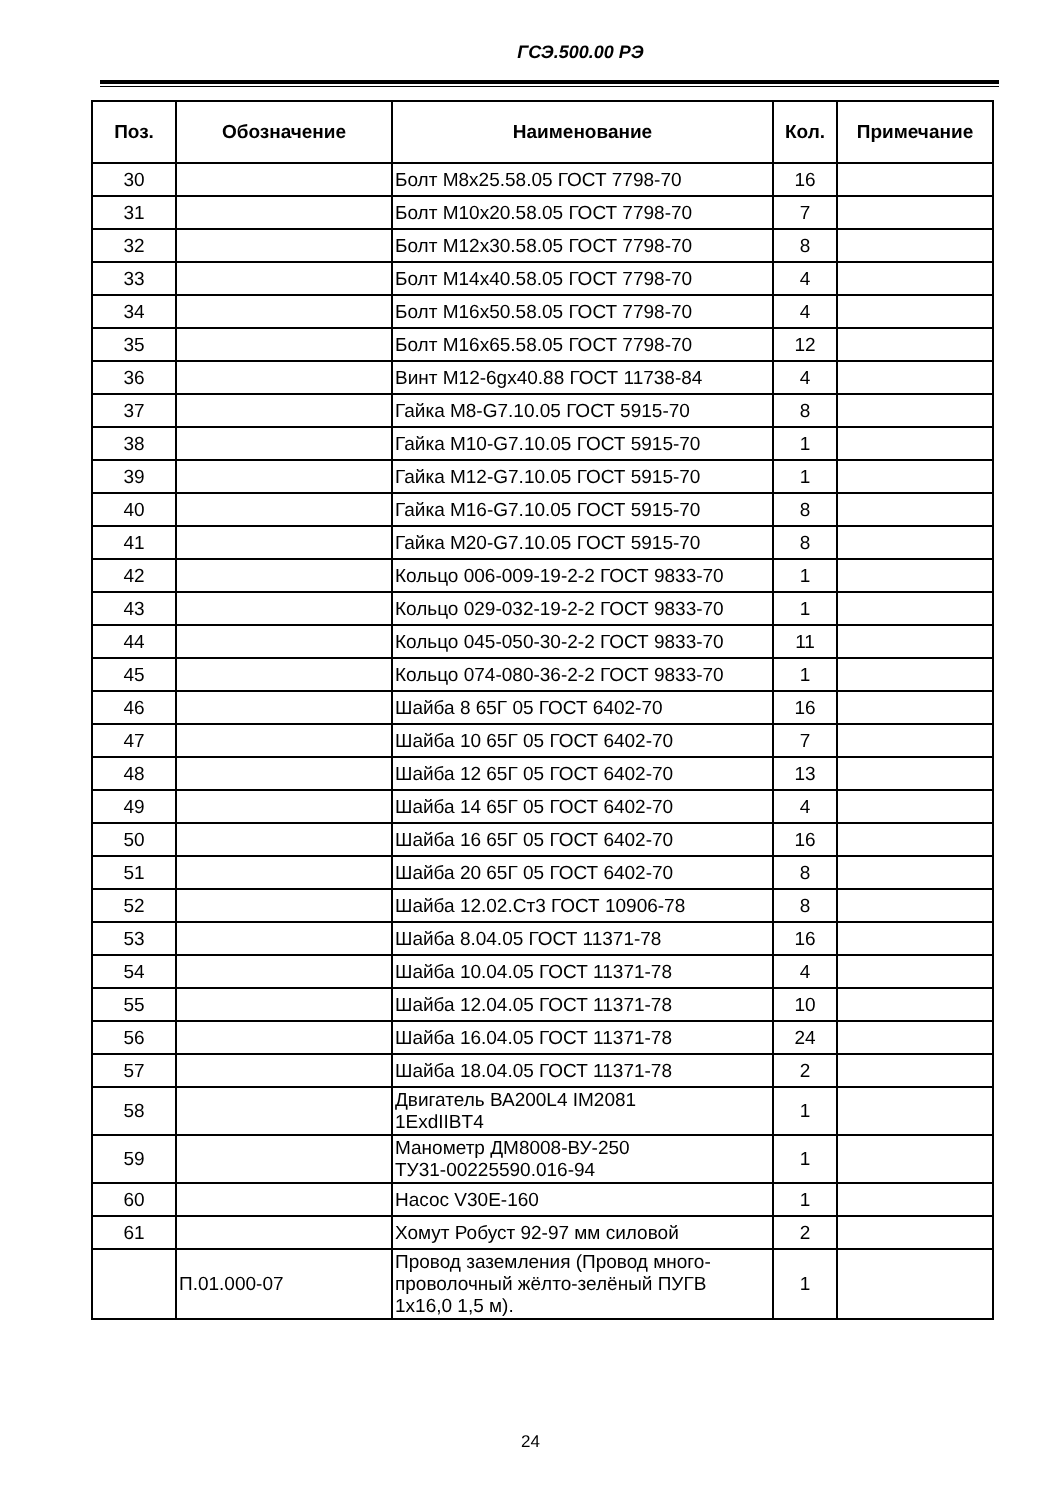ГСЭ.500.00 РЭ
| Поз. | Обозначение | Наименование | Кол. | Примечание |
| --- | --- | --- | --- | --- |
| 30 | | Болт М8х25.58.05 ГОСТ 7798-70 | 16 | |
| 31 | | Болт М10х20.58.05 ГОСТ 7798-70 | 7 | |
| 32 | | Болт М12х30.58.05 ГОСТ 7798-70 | 8 | |
| 33 | | Болт М14х40.58.05 ГОСТ 7798-70 | 4 | |
| 34 | | Болт М16х50.58.05 ГОСТ 7798-70 | 4 | |
| 35 | | Болт М16х65.58.05 ГОСТ 7798-70 | 12 | |
| 36 | | Винт М12-6gх40.88 ГОСТ 11738-84 | 4 | |
| 37 | | Гайка М8-G7.10.05 ГОСТ 5915-70 | 8 | |
| 38 | | Гайка М10-G7.10.05 ГОСТ 5915-70 | 1 | |
| 39 | | Гайка М12-G7.10.05 ГОСТ 5915-70 | 1 | |
| 40 | | Гайка М16-G7.10.05 ГОСТ 5915-70 | 8 | |
| 41 | | Гайка М20-G7.10.05 ГОСТ 5915-70 | 8 | |
| 42 | | Кольцо 006-009-19-2-2 ГОСТ 9833-70 | 1 | |
| 43 | | Кольцо 029-032-19-2-2 ГОСТ 9833-70 | 1 | |
| 44 | | Кольцо 045-050-30-2-2 ГОСТ 9833-70 | 11 | |
| 45 | | Кольцо 074-080-36-2-2 ГОСТ 9833-70 | 1 | |
| 46 | | Шайба 8 65Г 05 ГОСТ 6402-70 | 16 | |
| 47 | | Шайба 10 65Г 05 ГОСТ 6402-70 | 7 | |
| 48 | | Шайба 12 65Г 05 ГОСТ 6402-70 | 13 | |
| 49 | | Шайба 14 65Г 05 ГОСТ 6402-70 | 4 | |
| 50 | | Шайба 16 65Г 05 ГОСТ 6402-70 | 16 | |
| 51 | | Шайба 20 65Г 05 ГОСТ 6402-70 | 8 | |
| 52 | | Шайба 12.02.Ст3 ГОСТ 10906-78 | 8 | |
| 53 | | Шайба 8.04.05 ГОСТ 11371-78 | 16 | |
| 54 | | Шайба 10.04.05 ГОСТ 11371-78 | 4 | |
| 55 | | Шайба 12.04.05 ГОСТ 11371-78 | 10 | |
| 56 | | Шайба 16.04.05 ГОСТ 11371-78 | 24 | |
| 57 | | Шайба 18.04.05 ГОСТ 11371-78 | 2 | |
| 58 | | Двигатель ВА200L4 IM2081 1ExdIIBT4 | 1 | |
| 59 | | Манометр ДМ8008-ВУ-250 ТУ31-00225590.016-94 | 1 | |
| 60 | | Насос V30E-160 | 1 | |
| 61 | | Хомут Робуст 92-97 мм силовой | 2 | |
| | П.01.000-07 | Провод заземления (Провод много- проволочный жёлто-зелёный ПУГВ 1х16,0 1,5 м). | 1 | |
24